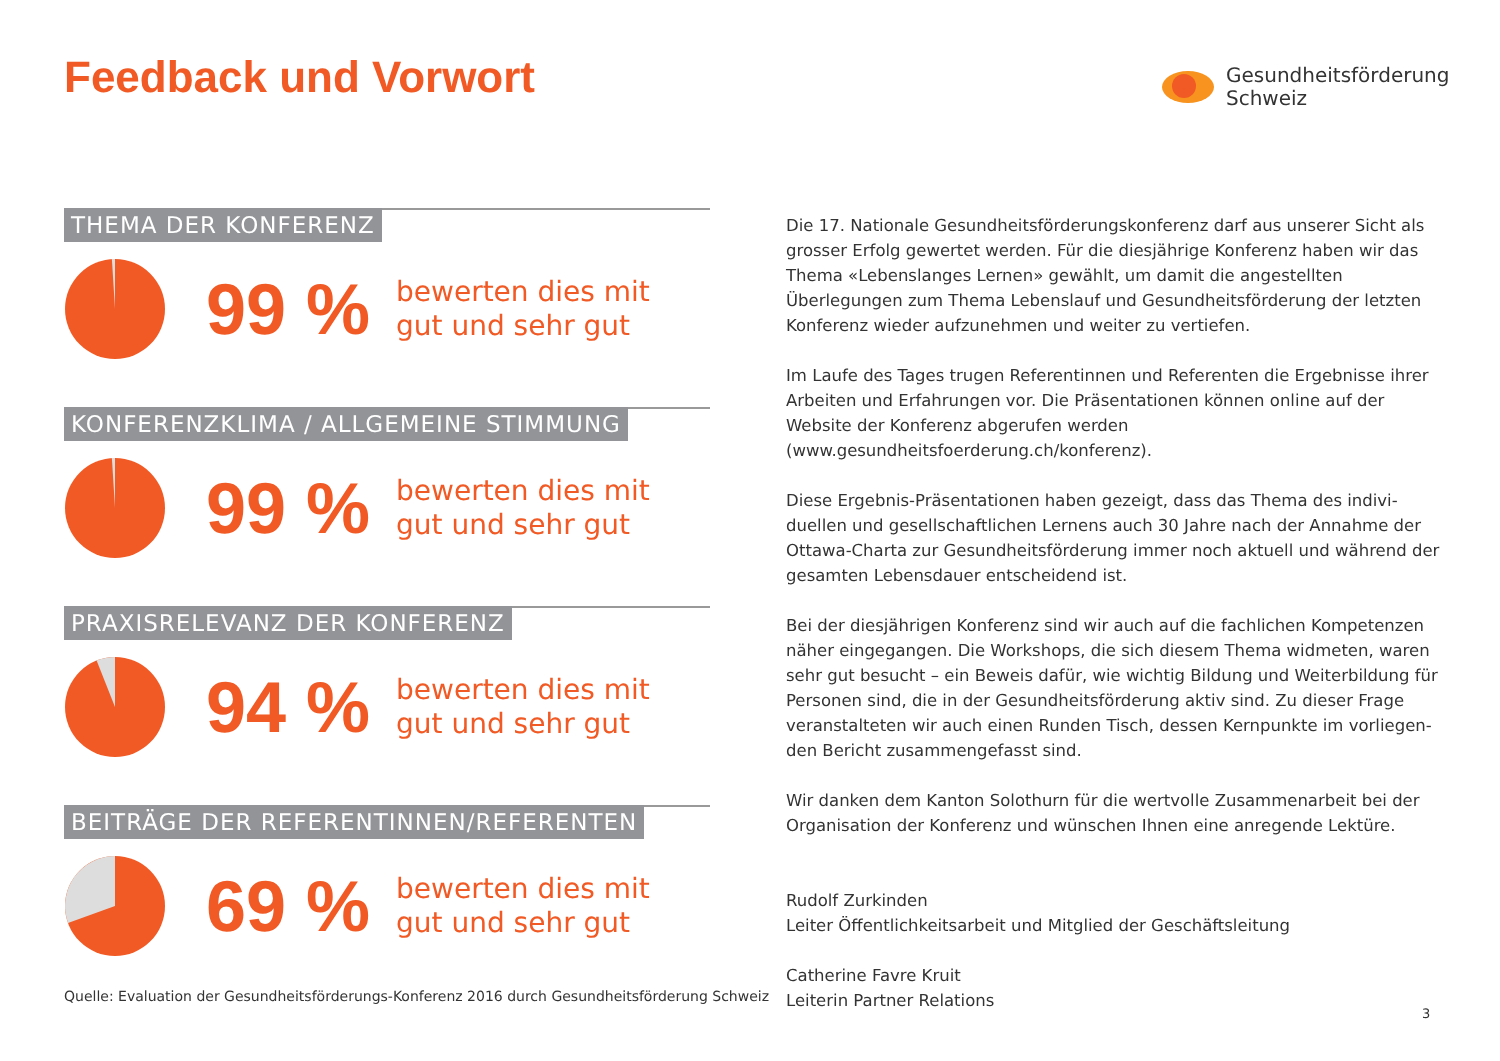Feedback und Vorwort
Gesundheitsförderung
Schweiz
THEMA DER KONFERENZ
99 %
bewerten dies mit
gut und sehr gut
KONFERENZKLIMA / ALLGEMEINE STIMMUNG
99 %
bewerten dies mit
gut und sehr gut
PRAXISRELEVANZ DER KONFERENZ
94 %
bewerten dies mit
gut und sehr gut
BEITRÄGE DER REFERENTINNEN/REFERENTEN
69 %
bewerten dies mit
gut und sehr gut
Quelle: Evaluation der Gesundheitsförderungs-Konferenz 2016 durch Gesundheitsförderung Schweiz
Die 17. Nationale Gesundheitsförderungskonferenz darf aus unserer Sicht als grosser Erfolg gewertet werden. Für die diesjährige Konferenz haben wir das Thema «Lebenslanges Lernen» gewählt, um damit die angestellten Überlegungen zum Thema Lebenslauf und Gesundheitsförderung der letzten Konferenz wieder aufzunehmen und weiter zu vertiefen.
Im Laufe des Tages trugen Referentinnen und Referenten die Ergebnisse ihrer Arbeiten und Erfahrungen vor. Die Präsentationen können online auf der Website der Konferenz abgerufen werden (www.gesundheitsfoerderung.ch/konferenz).
Diese Ergebnis-Präsentationen haben gezeigt, dass das Thema des indivi-duellen und gesellschaftlichen Lernens auch 30 Jahre nach der Annahme der Ottawa-Charta zur Gesundheitsförderung immer noch aktuell und während der gesamten Lebensdauer entscheidend ist.
Bei der diesjährigen Konferenz sind wir auch auf die fachlichen Kompetenzen näher eingegangen. Die Workshops, die sich diesem Thema widmeten, waren sehr gut besucht – ein Beweis dafür, wie wichtig Bildung und Weiterbildung für Personen sind, die in der Gesundheitsförderung aktiv sind. Zu dieser Frage veranstalteten wir auch einen Runden Tisch, dessen Kernpunkte im vorliegen-den Bericht zusammengefasst sind.
Wir danken dem Kanton Solothurn für die wertvolle Zusammenarbeit bei der Organisation der Konferenz und wünschen Ihnen eine anregende Lektüre.
Rudolf Zurkinden
Leiter Öffentlichkeitsarbeit und Mitglied der Geschäftsleitung
Catherine Favre Kruit
Leiterin Partner Relations
3